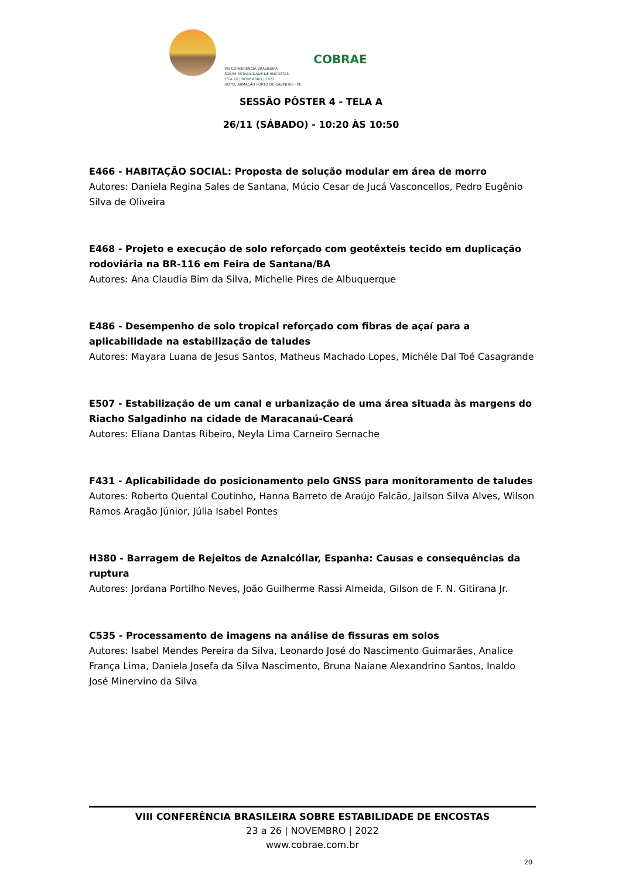COBRAE
VIII CONFERÊNCIA BRASILEIRA
SOBRE ESTABILIDADE DE ENCOSTAS
23 A 26 | NOVEMBRO | 2022
HOTEL ARMAÇÃO PORTO DE GALINHAS - PE
SESSÃO PÔSTER 4 - TELA A
26/11 (SÁBADO) - 10:20 ÀS 10:50
E466 - HABITAÇÃO SOCIAL: Proposta de solução modular em área de morro
Autores: Daniela Regina Sales de Santana, Múcio Cesar de Jucá Vasconcellos, Pedro Eugênio Silva de Oliveira
E468 - Projeto e execução de solo reforçado com geotêxteis tecido em duplicação rodoviária na BR-116 em Feira de Santana/BA
Autores: Ana Claudia Bim da Silva, Michelle Pires de Albuquerque
E486 - Desempenho de solo tropical reforçado com fibras de açaí para a aplicabilidade na estabilização de taludes
Autores: Mayara Luana de Jesus Santos, Matheus Machado Lopes, Michéle Dal Toé Casagrande
E507 - Estabilização de um canal e urbanização de uma área situada às margens do Riacho Salgadinho na cidade de Maracanaú-Ceará
Autores: Eliana Dantas Ribeiro, Neyla Lima Carneiro Sernache
F431 - Aplicabilidade do posicionamento pelo GNSS para monitoramento de taludes
Autores: Roberto Quental Coutinho, Hanna Barreto de Araújo Falcão, Jailson Silva Alves, Wilson Ramos Aragão Júnior, Júlia Isabel Pontes
H380 - Barragem de Rejeitos de Aznalcóllar, Espanha: Causas e consequências da ruptura
Autores: Jordana Portilho Neves, João Guilherme Rassi Almeida, Gilson de F. N. Gitirana Jr.
C535 - Processamento de imagens na análise de fissuras em solos
Autores: Isabel Mendes Pereira da Silva, Leonardo José do Nascimento Guimarães, Analice França Lima, Daniela Josefa da Silva Nascimento, Bruna Naiane Alexandrino Santos, Inaldo José Minervino da Silva
VIII CONFERÊNCIA BRASILEIRA SOBRE ESTABILIDADE DE ENCOSTAS
23 a 26 | NOVEMBRO | 2022
www.cobrae.com.br
20